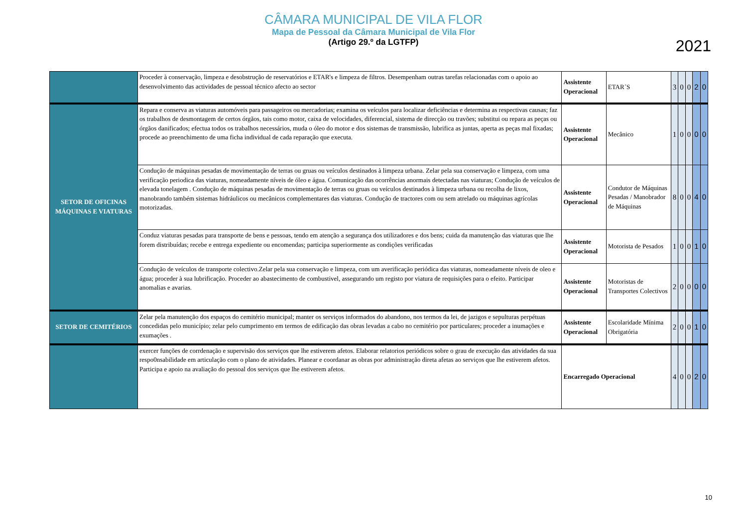CÂMARA MUNICIPAL DE VILA FLOR
Mapa de Pessoal da Câmara Municipal de Vila Flor
(Artigo 29.º da LGTFP)
2021
| | Proceder à conservação, limpeza e desobstrução de reservatórios e ETAR's e limpeza de filtros. Desempenham outras tarefas relacionadas com o apoio ao desenvolvimento das actividades de pessoal técnico afecto ao sector | Assistente Operacional | ETAR´S | 3 | 0 | 0 | 2 | 0 |
| SETOR DE OFICINAS MÁQUINAS E VIATURAS | Repara e conserva as viaturas automóveis para passageiros ou mercadorias; examina os veículos para localizar deficiências e determina as respectivas causas; faz os trabalhos de desmontagem de certos órgãos, tais como motor, caixa de velocidades, diferencial, sistema de direcção ou travões; substitui ou repara as peças ou órgãos danificados; efectua todos os trabalhos necessários, muda o óleo do motor e dos sistemas de transmissão, lubrifica as juntas, aperta as peças mal fixadas; procede ao preenchimento de uma ficha individual de cada reparação que executa. | Assistente Operacional | Mecânico | 1 | 0 | 0 | 0 | 0 |
| | Condução de máquinas pesadas de movimentação de terras ou gruas ou veículos destinados à limpeza urbana. Zelar pela sua conservação e limpeza, com uma verificação periodica das viaturas, nomeadamente níveis de óleo e água. Comunicação das ocorrências anormais detectadas nas viaturas; Condução de veículos de elevada tonelagem . Condução de máquinas pesadas de movimentação de terras ou gruas ou veículos destinados à limpeza urbana ou recolha de lixos, manobrando também sistemas hidráulicos ou mecânicos complementares das viaturas. Condução de tractores com ou sem atrelado ou máquinas agrícolas motorizadas. | Assistente Operacional | Condutor de Máquinas Pesadas / Manobrador de Máquinas | 8 | 0 | 0 | 4 | 0 |
| | Conduz viaturas pesadas para transporte de bens e pessoas, tendo em atenção a segurança dos utilizadores e dos bens; cuida da manutenção das viaturas que lhe forem distribuídas; recebe e entrega expediente ou encomendas; participa superiormente as condições verificadas | Assistente Operacional | Motorista de Pesados | 1 | 0 | 0 | 1 | 0 |
| | Condução de veículos de transporte colectivo.Zelar pela sua conservação e limpeza, com um averificação periódica das viaturas, nomeadamente níveis de oleo e água; proceder à sua lubrificação. Proceder ao abastecimento de combustivel, assegurando um registo por viatura de requisições para o efeito. Participar anomalias e avarias. | Assistente Operacional | Motoristas de Transportes Colectivos | 2 | 0 | 0 | 0 | 0 |
| SETOR DE CEMITÉRIOS | Zelar pela manutenção dos espaços do cemitério municipal; manter os serviços informados do abandono, nos termos da lei, de jazigos e sepulturas perpétuas concedidas pelo município; zelar pelo cumprimento em termos de edificação das obras levadas a cabo no cemitério por particulares; proceder a inumações e exumações . | Assistente Operacional | Escolaridade Mínima Obrigatória | 2 | 0 | 0 | 1 | 0 |
| | exercer funções de corrdenação e supervisão dos serviços que lhe estiverem afetos. Elaborar relatorios periódicos sobre o grau de execução das atividades da sua respo0nsabilidade em articulação com o plano de atividades. Planear e coordanar as obras por administração direta afetas ao serviços que lhe estiverem afetos. Participa e apoio na avaliação do pessoal dos serviços que lhe estiverem afetos. | Encarregado Operacional | | 4 | 0 | 0 | 2 | 0 |
10